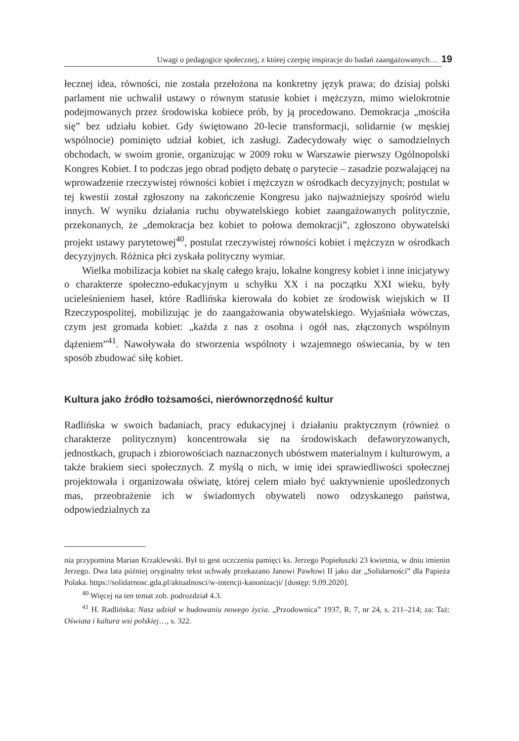Uwagi o pedagogice społecznej, z której czerpię inspiracje do badań zaangażowanych…
19
łecznej idea, równości, nie została przełożona na konkretny język prawa; do dzisiaj polski parlament nie uchwalił ustawy o równym statusie kobiet i mężczyzn, mimo wielokrotnie podejmowanych przez środowiska kobiece prób, by ją procedowano. Demokracja „mościła się” bez udziału kobiet. Gdy świętowano 20-lecie transformacji, solidarnie (w męskiej wspólnocie) pominięto udział kobiet, ich zasługi. Zadecydowały więc o samodzielnych obchodach, w swoim gronie, organizując w 2009 roku w Warszawie pierwszy Ogólnopolski Kongres Kobiet. I to podczas jego obrad podjęto debatę o parytecie – zasadzie pozwalającej na wprowadzenie rzeczywistej równości kobiet i mężczyzn w ośrodkach decyzyjnych; postulat w tej kwestii został zgłoszony na zakończenie Kongresu jako najważniejszy spośród wielu innych. W wyniku działania ruchu obywatelskiego kobiet zaangażowanych politycznie, przekonanych, że „demokracja bez kobiet to połowa demokracji”, zgłoszono obywatelski projekt ustawy parytetowej<sup>40</sup>, postulat rzeczywistej równości kobiet i mężczyzn w ośrodkach decyzyjnych. Różnica płci zyskała polityczny wymiar.
Wielka mobilizacja kobiet na skalę całego kraju, lokalne kongresy kobiet i inne inicjatywy o charakterze społeczno-edukacyjnym u schyłku XX i na początku XXI wieku, były ucieleśnieniem haseł, które Radlińska kierowała do kobiet ze środowisk wiejskich w II Rzeczypospolitej, mobilizując je do zaangażowania obywatelskiego. Wyjaśniała wówczas, czym jest gromada kobiet: „każda z nas z osobna i ogół nas, złączonych wspólnym dążeniem”<sup>41</sup>. Nawoływała do stworzenia wspólnoty i wzajemnego oświecania, by w ten sposób zbudować siłę kobiet.
Kultura jako źródło tożsamości, nierównorzędność kultur
Radlińska w swoich badaniach, pracy edukacyjnej i działaniu praktycznym (również o charakterze politycznym) koncentrowała się na środowiskach defaworyzowanych, jednostkach, grupach i zbiorowościach naznaczonych ubóstwem materialnym i kulturowym, a także brakiem sieci społecznych. Z myślą o nich, w imię idei sprawiedliwości społecznej projektowała i organizowała oświatę, której celem miało być uaktywnienie upośledzonych mas, przeobrażenie ich w świadomych obywateli nowo odzyskanego państwa, odpowiedzialnych za
nia przypomina Marian Krzaklewski. Był to gest uczczenia pamięci ks. Jerzego Popiełuszki 23 kwietnia, w dniu imienin Jerzego. Dwa lata później oryginalny tekst uchwały przekazano Janowi Pawłowi II jako dar „Solidarności” dla Papieża Polaka. https://solidarnosc.gda.pl/aktualnosci/w-intencji-kanonizacji/ [dostęp: 9.09.2020].
<sup>40</sup> Więcej na ten temat zob. podrozdział 4.3.
<sup>41</sup> H. Radlińska: Nasz udział w budowaniu nowego życia. „Przodownica” 1937, R. 7, nr 24, s. 211–214; za: Taż: Oświata i kultura wsi polskiej…, s. 322.